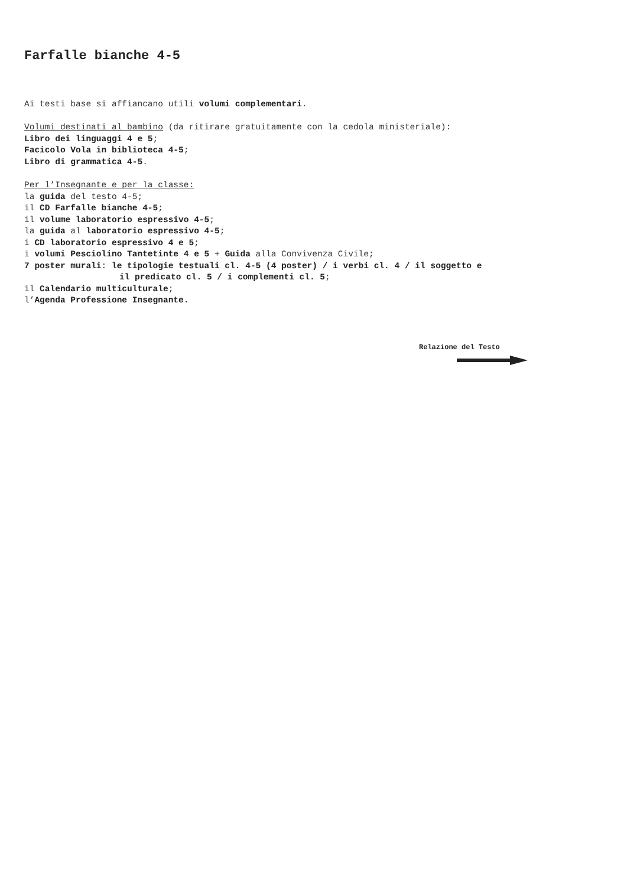Farfalle bianche 4-5
Ai testi base si affiancano utili volumi complementari.
Volumi destinati al bambino (da ritirare gratuitamente con la cedola ministeriale):
Libro dei linguaggi 4 e 5;
Facicolo Vola in biblioteca 4-5;
Libro di grammatica 4-5.
Per l’Insegnante e per la classe:
la guida del testo 4-5;
il CD Farfalle bianche 4-5;
il volume laboratorio espressivo 4-5;
la guida al laboratorio espressivo 4-5;
i CD laboratorio espressivo 4 e 5;
i volumi Pesciolino Tantetinte 4 e 5 + Guida alla Convivenza Civile;
7 poster murali: le tipologie testuali cl. 4-5 (4 poster) / i verbi cl. 4 / il soggetto e
il predicato cl. 5 / i complementi cl. 5;
il Calendario multiculturale;
l’Agenda Professione Insegnante.
Relazione del Testo